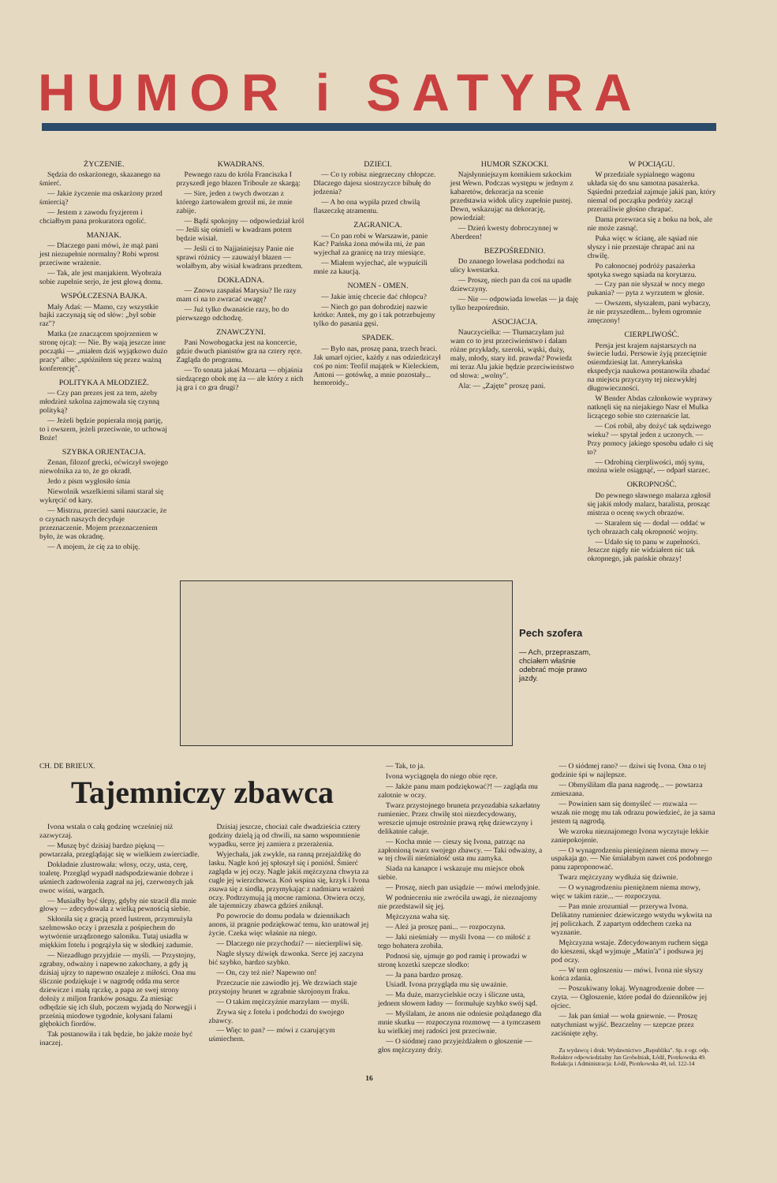HUMOR i SATYRA
ŻYCZENIE.
Sędzia do oskarżonego, skazanego na śmierć.
— Jakie życzenie ma oskarżony przed śmiercią?
— Jestem z zawodu fryzjerem i chciałbym pana prokuratora ogolić.
MANJAK.
— Dlaczego pani mówi, że mąż pani jest niezupełnie normalny? Robi wprost przeciwne wrażenie.
— Tak, ale jest manjakiem. Wyobraża sobie zupełnie serjo, że jest głową domu.
WSPÓŁCZESNA BAJKA.
Mały Adaś: — Mamo, czy wszystkie bajki zaczynają się od słów: „był sobie raz"?
Matka (ze znaczącem spojrzeniem w stronę ojca): — Nie. By wają jeszcze inne początki — „miałem dziś wyjątkowo dużo pracy" albo: „spóźniłem się przez ważną konferencję".
POLITYKA A MŁODZIEŻ.
— Czy pan prezes jest za tem, ażeby młodzież szkolna zajmowała się czynną polityką?
— Jeżeli będzie popierała moją partję, to i owszem, jeżeli przeciwnie, to uchowaj Boże!
SZYBKA ORJENTACJA.
Zenan, filozof grecki, oćwiczył swojego niewolnika za to, że go okradł.
Jedo z pism wygłosiło śmia
Niewolnik wszelkiemi siłami starał się wykręcić od kary.
— Mistrzu, przecież sami nauczacie, że o czynach naszych decyduje przeznaczenie. Mojem przeznaczeniem było, że was okradnę.
— A mojem, że cię za to obiję.
KWADRANS.
Pewnego razu do króla Franciszka I przyszedł jego błazen Triboule ze skargą:
— Sire, jeden z twych dworzan z którego żartowałem groził mi, że mnie zabije.
— Bądź spokojny — odpowiedział król — Jeśli się ośmieli w kwadrans potem będzie wisiał.
— Jeśli ci to Najjaśniejszy Panie nie sprawi różnicy — zauważył błazen — wolałbym, aby wisiał kwadrans przedtem.
DOKŁADNA.
— Znowu zaspałaś Marysiu? Ile razy mam ci na to zwracać uwagę?
— Już tylko dwanaście razy, bo do pierwszego odchodzę.
ZNAWCZYNI.
Pani Nowobogacka jest na koncercie, gdzie dwuch pianistów gra na cztery ręce. Zagląda do programu.
— To sonata jakaś Mozarta — objaśnia siedzącego obok mę ża — ale który z nich ją gra i co gra drugi?
DZIECI.
— Co ty robisz niegrzeczny chłopcze. Dlaczego dajesz siostrzyczce bibułę do jedzenia?
— A bo ona wypiła przed chwilą flaszeczkę atramentu.
ZAGRANICA.
— Co pan robi w Warszawie, panie Kac? Pańska żona mówiła mi, że pan wyjechał za granicę na trzy miesiące.
— Miałem wyjechać, ale wypuścili mnie za kaucją.
NOMEN - OMEN.
— Jakie imię chcecie dać chłopcu?
— Niech go pan dobrodziej nazwie krótko: Antek, my go i tak potrzebujemy tylko do pasania gęsi.
SPADEK.
— Było nas, proszę pana, trzech braci. Jak umarł ojciec, każdy z nas odziedziczył coś po nim: Teofil majątek w Kieleckiem, Antoni — gotówkę, a mnie pozostały... hemoroidy..
HUMOR SZKOCKI.
Najsłynniejszym komikiem szkockim jest Wewn. Podczas występu w jednym z kabaretów, dekoracja na scenie przedstawia widok ulicy zupełnie pustej. Dewn, wskazując na dekorację, powiedział:
— Dzień kwesty dobroczynnej w Aberdeen!
BEZPOŚREDNIO.
Do znanego lowelasa podchodzi na ulicy kwestarka.
— Proszę, niech pan da coś na upadłe dziewczyny.
— Nie — odpowiada lowelas — ja daję tylko bezpośrednio.
ASOCJACJA.
Nauczycielka: — Tłumaczyłam już wam co to jest przeciwieństwo i dałam różne przykłady, szeroki, wąski, duży, mały, młody, stary itd. prawda? Powiedz mi teraz Alu jakie będzie przeciwieństwo od słowa: „wolny".
Ala: — „Zajęte" proszę pani.
W POCIĄGU.
W przedziale sypialnego wagonu układa się do snu samotna pasażerka. Sąsiedni przedział zajmuje jakiś pan, który niemal od początku podróży zaczął przeraźliwie głośno chrapać.
Dama przewraca się z boku na bok, ale nie może zasnąć.
Puka więc w ścianę, ale sąsiad nie słyszy i nie przestaje chrapać ani na chwilę.
Po całonocnej podróży pasażerka spotyka swego sąsiada na korytarzu.
— Czy pan nie słyszał w nocy mego pukania? — pyta z wyrzutem w głosie.
— Owszem, słyszałem, pani wybaczy, że nie przyszedłem... byłem ogromnie zmęczony!
CIERPLIWOŚĆ.
Persja jest krajem najstarszych na świecie ludzi. Persowie żyją przeciętnie osiemdziesiąt lat. Amerykańska ekspedycja naukowa postanowiła zbadać na miejscu przyczyny tej niezwykłej długowieczności.
W Bender Abdas członkowie wyprawy natknęli się na niejakiego Nasr el Mulka liczącego sobie sto czternaście lat.
— Coś robił, aby dożyć tak sędziwego wieku? — spytał jeden z uczonych. — Przy pomocy jakiego sposobu udało ci się to?
— Odrobiną cierpliwości, mój synu, można wiele osiągnąć, — odparł starzec.
OKROPNOŚĆ.
Do pewnego sławnego malarza zgłosił się jakiś młody malarz, batalista, prosząc mistrza o ocenę swych obrazów.
— Starałem się — dodał — oddać w tych obrazach całą okropność wojny.
— Udało się to panu w zupełności. Jeszcze nigdy nie widziałem nic tak okropnego, jak pańskie obrazy!
Pech szofera
— Ach, przepraszam, chciałem właśnie odebrać moje prawo jazdy.
CH. DE BRIEUX.
Tajemniczy zbawca
Ivona wstała o całą godzinę wcześniej niż zazwyczaj.
— Muszę być dzisiaj bardzo piękną — powtarzała, przeglądając się w wielkiem zwierciadle.
Dokładnie zlustrowała: włosy, oczy, usta, cerę, toaletę. Przegląd wypadł nadspodziewanie dobrze i uśmiech zadowolenia zagrał na jej, czerwonych jak owoc wiśni, wargach.
— Musiałby być ślepy, gdyby nie stracił dla mnie głowy — zdecydowała z wielką pewnością siebie.
Skłoniła się z gracją przed lustrem, przymrużyła szelmowsko oczy i przeszła z pośpiechem do wytwórnie urządzonego saloniku. Tutaj usiadła w miękkim fotelu i pogrążyła się w słodkiej zadumie.
— Niezadługo przyjdzie — myśli. — Przystojny, zgrabny, odważny i napewno zakochany, a gdy ją dzisiaj ujrzy to napewno oszaleje z miłości. Ona mu ślicznie podziękuje i w nagrodę odda mu serce dziewicze i małą rączkę, a papa ze swej strony dołoży z miljon franków posagu. Za miesiąc odbędzie się ich ślub, poczem wyjadą do Norwegji i prześnią miodowe tygodnie, kołysani falami głębokich fiordów.
Tak postanowiła i tak będzie, bo jakże może być inaczej.
Dzisiaj jeszcze, chociaż całe dwadzieścia cztery godziny dzielą ją od chwili, na samo wspomnienie wypadku, serce jej zamiera z przerażenia.
Wyjechała, jak zwykle, na ranną przejażdżkę do lasku. Nagle koń jej spłoszył się i poniósł. Śmierć zagląda w jej oczy. Nagle jakiś mężczyzna chwyta za cugle jej wierzchowca. Koń wspina się, krzyk i Ivona zsuwa się z siodła, przymykając z nadmiaru wrażeń oczy. Podtrzymują ją mocne ramiona. Otwiera oczy, ale tajemniczy zbawca gdzieś zniknął.
Po powrocie do domu podała w dziennikach anons, iż pragnie podziękować temu, kto uratował jej życie. Czeka więc właśnie na niego.
— Dlaczego nie przychodzi? — niecierpliwi się.
Nagle słyszy dźwięk dzwonka. Serce jej zaczyna bić szybko, bardzo szybko.
— On, czy też nie? Napewno on!
Przeczucie nie zawiodło jej. We drzwiach staje przystojny brunet w zgrabnie skrojonym fraku.
— O takim mężczyźnie marzyłam — myśli.
Zrywa się z fotelu i podchodzi do swojego zbawcy.
— Więc to pan? — mówi z czarującym uśmiechem.
— Tak, to ja.
Ivona wyciągnęła do niego obie ręce.
— Jakże panu mam podziękować?! — zagląda mu zalotnie w oczy.
Twarz przystojnego bruneta przyozdabia szkarłatny rumieniec. Przez chwilę stoi niezdecydowany, wreszcie ujmuje ostrożnie prawą rękę dziewczyny i delikatnie całuje.
— Kocha mnie — cieszy się Ivona, patrząc na zapłonioną twarz swojego zbawcy. — Taki odważny, a w tej chwili nieśmiałość usta mu zamyka.
Siada na kanapce i wskazuje mu miejsce obok siebie.
— Proszę, niech pan usiądzie — mówi melodyjnie.
W podnieceniu nie zwróciła uwagi, że nieznajomy nie przedstawił się jej.
Mężczyzna waha się.
— Ależ ja proszę pani... — rozpoczyna.
— Jaki nieśmiały — myśli Ivona — co miłość z tego bohatera zrobiła.
Podnosi się, ujmuje go pod ramię i prowadzi w stronę kozetki szepcze słodko:
— Ja pana bardzo proszę.
Usiadł. Ivona przygląda mu się uważnie.
— Ma duże, marzycielskie oczy i śliczne usta, jednem słowem ładny — formułuje szybko swój sąd.
— Myślałam, że anons nie odniesie pożądanego dla mnie skutku — rozpoczyna rozmowę — a tymczasem ku wielkiej mej radości jest przeciwnie.
— O siódmej rano przyjeżdżałem o głoszenie — głos mężczyzny drży.
— O siódmej rano? — dziwi się Ivona. Ona o tej godzinie śpi w najlepsze.
— Obmyśliłam dla pana nagrodę... — powtarza zmieszana.
— Powinien sam się domyśleć — rozważa — wszak nie mogę mu tak odrazu powiedzieć, że ja sama jestem tą nagrodą.
We wzroku nieznajomego Ivona wyczytuje lekkie zaniepokojenie.
— O wynagrodzeniu pieniężnem niema mowy — uspakaja go. — Nie śmiałabym nawet coś podobnego panu zaproponować.
Twarz mężczyzny wydłuża się dziwnie.
— O wynagrodzeniu pieniężnem niema mowy, więc w takim razie... — rozpoczyna.
— Pan mnie zrozumiał — przerywa Ivona. Delikatny rumieniec dziewiczego wstydu wykwita na jej policzkach. Z zapartym oddechem czeka na wyznanie.
Mężczyzna wstaje. Zdecydowanym ruchem sięga do kieszeni, skąd wyjmuje „Matin'a" i podsuwa jej pod oczy.
— W tem ogłoszeniu — mówi. Ivona nie słyszy końca zdania.
— Poszukiwany lokaj. Wynagrodzenie dobre — czyta. — Ogłoszenie, które podał do dzienników jej ojciec.
— Jak pan śmiał — woła gniewnie. — Proszę natychmiast wyjść. Bezczelny — szepcze przez zaciśnięte zęby.
Za wydawcę i druk: Wydawnictwo „Republika". Sp. z ogr. odp. Redaktor odpowiedzialny Jan Grobelniak, Łódź, Piotrkowska 49. Redakcja i Administracja: Łódź, Piotrkowska 49, tel. 122-14
16